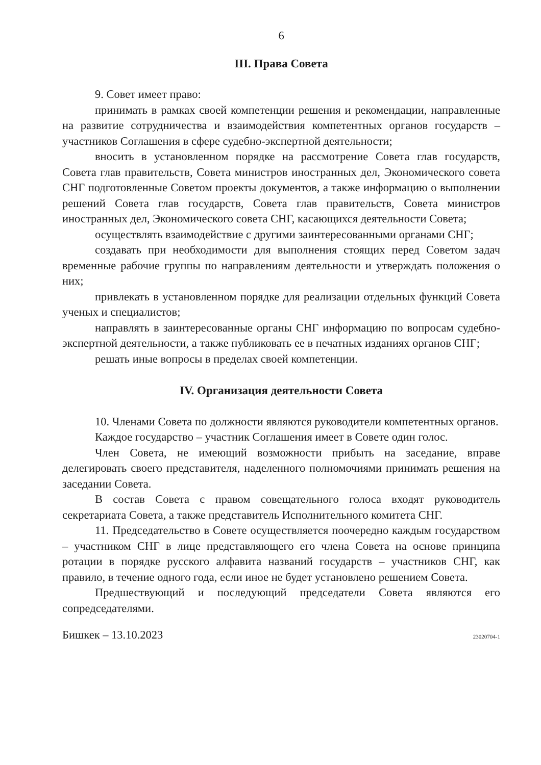6
III. Права Совета
9. Совет имеет право:
принимать в рамках своей компетенции решения и рекомендации, направленные на развитие сотрудничества и взаимодействия компетентных органов государств – участников Соглашения в сфере судебно-экспертной деятельности;
вносить в установленном порядке на рассмотрение Совета глав государств, Совета глав правительств, Совета министров иностранных дел, Экономического совета СНГ подготовленные Советом проекты документов, а также информацию о выполнении решений Совета глав государств, Совета глав правительств, Совета министров иностранных дел, Экономического совета СНГ, касающихся деятельности Совета;
осуществлять взаимодействие с другими заинтересованными органами СНГ;
создавать при необходимости для выполнения стоящих перед Советом задач временные рабочие группы по направлениям деятельности и утверждать положения о них;
привлекать в установленном порядке для реализации отдельных функций Совета ученых и специалистов;
направлять в заинтересованные органы СНГ информацию по вопросам судебно-экспертной деятельности, а также публиковать ее в печатных изданиях органов СНГ;
решать иные вопросы в пределах своей компетенции.
IV. Организация деятельности Совета
10. Членами Совета по должности являются руководители компетентных органов.
Каждое государство – участник Соглашения имеет в Совете один голос.
Член Совета, не имеющий возможности прибыть на заседание, вправе делегировать своего представителя, наделенного полномочиями принимать решения на заседании Совета.
В состав Совета с правом совещательного голоса входят руководитель секретариата Совета, а также представитель Исполнительного комитета СНГ.
11. Председательство в Совете осуществляется поочередно каждым государством – участником СНГ в лице представляющего его члена Совета на основе принципа ротации в порядке русского алфавита названий государств – участников СНГ, как правило, в течение одного года, если иное не будет установлено решением Совета.
Предшествующий и последующий председатели Совета являются его сопредседателями.
Бишкек – 13.10.2023 23020704-1